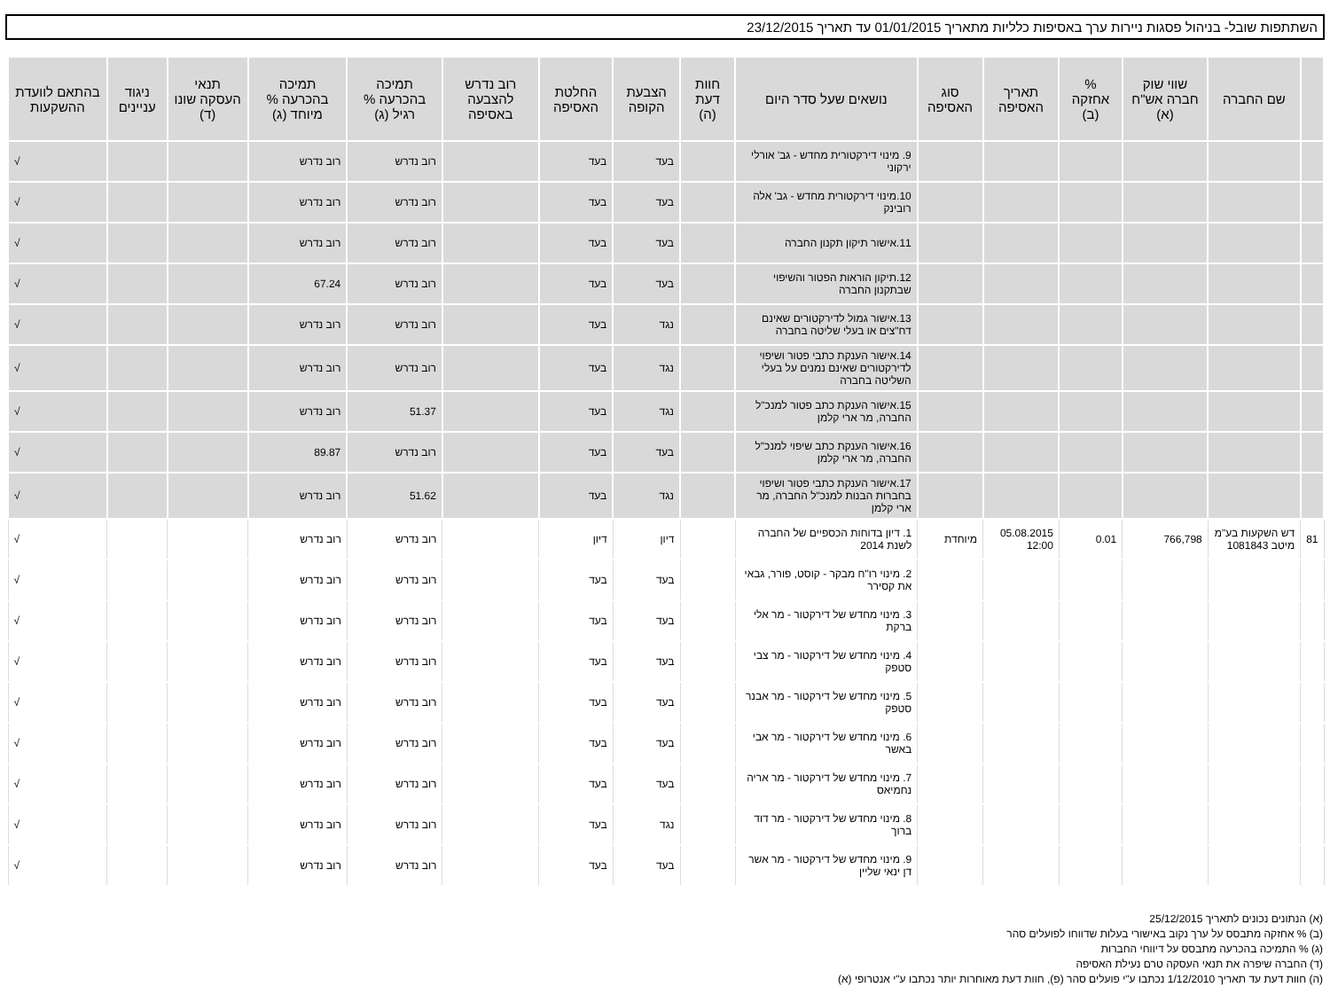השתתפות שובל- בניהול פסגות ניירות ערך באסיפות כלליות מתאריך 01/01/2015 עד תאריך 23/12/2015
| | שם החברה | שווי שוק חברה אש"ח (א) | % אחזקה (ב) | תאריך האסיפה | סוג האסיפה | נושאים שעל סדר היום | חוות דעת (ה) | הצבעת הקופה | החלטת האסיפה | רוב נדרש להצבעה באסיפה | תמיכה בהכרעה % רגיל (ג) | תמיכה בהכרעה % מיוחד (ג) | תנאי העסקה שונו (ד) | ניגוד עניינים | בהתאם לוועדת ההשקעות |
| --- | --- | --- | --- | --- | --- | --- | --- | --- | --- | --- | --- | --- | --- | --- | --- |
| | | | | | | 9. מינוי דירקטורית מחדש - גב' אורלי ירקוני | | בעד | בעד | | רוב נדרש | רוב נדרש | | | √ |
| | | | | | | 10.מינוי דירקטורית מחדש - גב' אלה רובינק | | בעד | בעד | | רוב נדרש | רוב נדרש | | | √ |
| | | | | | | 11.אישור תיקון תקנון החברה | | בעד | בעד | | רוב נדרש | רוב נדרש | | | √ |
| | | | | | | 12.תיקון הוראות הפטור והשיפוי שבתקנון החברה | | בעד | בעד | | רוב נדרש | 67.24 | | | √ |
| | | | | | | 13.אישור גמול לדירקטורים שאינם דח"צים או בעלי שליטה בחברה | | נגד | בעד | | רוב נדרש | רוב נדרש | | | √ |
| | | | | | | 14.אישור הענקת כתבי פטור ושיפוי לדירקטורים שאינם נמנים על בעלי השליטה בחברה | | נגד | בעד | | רוב נדרש | רוב נדרש | | | √ |
| | | | | | | 15.אישור הענקת כתב פטור למנכ"ל החברה, מר ארי קלמן | | נגד | בעד | | 51.37 | רוב נדרש | | | √ |
| | | | | | | 16.אישור הענקת כתב שיפוי למנכ"ל החברה, מר ארי קלמן | | בעד | בעד | | רוב נדרש | 89.87 | | | √ |
| | | | | | | 17.אישור הענקת כתבי פטור ושיפוי בחברות הבנות למנכ"ל החברה, מר ארי קלמן | | נגד | בעד | | 51.62 | רוב נדרש | | | √ |
| 81 | דש השקעות בע"מ מיטב 1081843 | 766,798 | 0.01 | 05.08.2015 12:00 | מיוחדת | 1. דיון בדוחות הכספיים של החברה לשנת 2014 | | דיון | דיון | | רוב נדרש | רוב נדרש | | | √ |
| | | | | | | 2. מינוי רו"ח מבקר - קוסט, פורר, גבאי את קסירר | | בעד | בעד | | רוב נדרש | רוב נדרש | | | √ |
| | | | | | | 3. מינוי מחדש של דירקטור - מר אלי ברקת | | בעד | בעד | | רוב נדרש | רוב נדרש | | | √ |
| | | | | | | 4. מינוי מחדש של דירקטור - מר צבי סטפק | | בעד | בעד | | רוב נדרש | רוב נדרש | | | √ |
| | | | | | | 5. מינוי מחדש של דירקטור - מר אבנר סטפק | | בעד | בעד | | רוב נדרש | רוב נדרש | | | √ |
| | | | | | | 6. מינוי מחדש של דירקטור - מר אבי באשר | | בעד | בעד | | רוב נדרש | רוב נדרש | | | √ |
| | | | | | | 7. מינוי מחדש של דירקטור - מר אריה נחמיאס | | בעד | בעד | | רוב נדרש | רוב נדרש | | | √ |
| | | | | | | 8. מינוי מחדש של דירקטור - מר דוד ברוך | | נגד | בעד | | רוב נדרש | רוב נדרש | | | √ |
| | | | | | | 9. מינוי מחדש של דירקטור - מר אשר דן ינאי שליין | | בעד | בעד | | רוב נדרש | רוב נדרש | | | √ |
(א) הנתונים נכונים לתאריך 25/12/2015
(ב) % אחזקה מתבסס על ערך נקוב באישורי בעלות שדווחו לפועלים סהר
(ג) % התמיכה בהכרעה מתבסס על דיווחי החברות
(ד) החברה שיפרה את תנאי העסקה טרם נעילת האסיפה
(ה) חוות דעת עד תאריך 1/12/2010 נכתבו ע"י פועלים סהר (פ), חוות דעת מאוחרות יותר נכתבו ע"י אנטרופי (א)